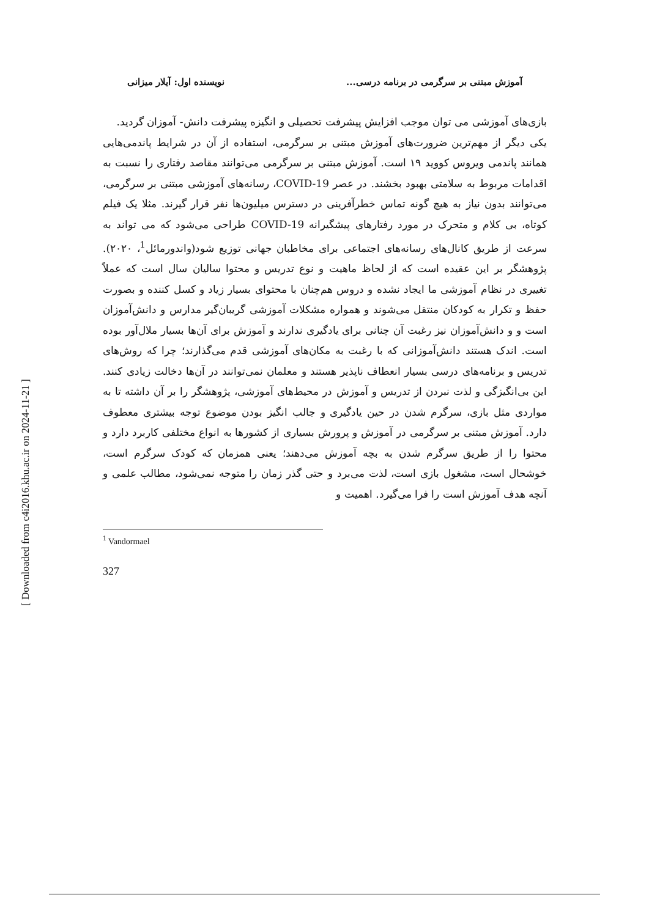[ Downloaded from c4i2016.khu.ac.ir on 2024-11-21 ]
آموزش مبتنی بر سرگرمی در برنامه درسی... نویسنده اول: آیلار میزانی
بازی‌های آموزشی می توان موجب افزایش پیشرفت تحصیلی و انگیزه پیشرفت دانش‌- آموزان گردید.
یکی دیگر از مهم‌ترین ضرورت‌های آموزش مبتنی بر سرگرمی، استفاده از آن در شرایط پاندمی‌هایی همانند پاندمی ویروس کووید ۱۹ است. آموزش مبتنی بر سرگرمی می‌توانند مقاصد رفتاری را نسبت به اقدامات مربوط به سلامتی بهبود بخشند. در عصر COVID-19، رسانه‌های آموزشی مبتنی بر سرگرمی، می‌توانند بدون نیاز به هیچ گونه تماس خطرآفرینی در دسترس میلیون‌ها نفر قرار گیرند. مثلا یک فیلم کوتاه، بی کلام و متحرک در مورد رفتارهای پیشگیرانه COVID-19 طراحی می‌شود که می تواند به سرعت از طریق کانال‌های رسانه‌های اجتماعی برای مخاطبان جهانی توزیع شود(واندورمائل<sup>1</sup>، ۲۰۲۰). پژوهشگر بر این عقیده است که از لحاظ ماهیت و نوع تدریس و محتوا سالیان سال است که عملاً تغییری در نظام آموزشی ما ایجاد نشده و دروس هم‌چنان با محتوای بسیار زیاد و کسل کننده و بصورت حفظ و تکرار به کودکان منتقل می‌شوند و همواره مشکلات آموزشی گریبان‌گیر مدارس و دانش‌آموزان است و و دانش‌آموزان نیز رغبت آن چنانی برای یادگیری ندارند و آموزش برای آن‌ها بسیار ملال‌آور بوده است. اندک هستند دانش‌آموزانی که با رغبت به مکان‌های آموزشی قدم می‌گذارند؛ چرا که روش‌های تدریس و برنامه‌های درسی بسیار انعطاف ناپذیر هستند و معلمان نمی‌توانند در آن‌ها دخالت زیادی کنند. این بی‌انگیزگی و لذت نبردن از تدریس و آموزش در محیط‌های آموزشی، پژوهشگر را بر آن داشته تا به مواردی مثل بازی، سرگرم شدن در حین یادگیری و جالب انگیز بودن موضوع توجه بیشتری معطوف دارد. آموزش مبتنی بر سرگرمی در آموزش و پرورش بسیاری از کشورها به انواع مختلفی کاربرد دارد و محتوا را از طریق سرگرم شدن به بچه آموزش می‌دهند؛ یعنی همزمان که کودک سرگرم است، خوشحال است، مشغول بازی است، لذت می‌برد و حتی گذر زمان را متوجه نمی‌شود، مطالب علمی و آنچه هدف آموزش است را فرا می‌گیرد. اهمیت و
<sup>1</sup> Vandormael
327